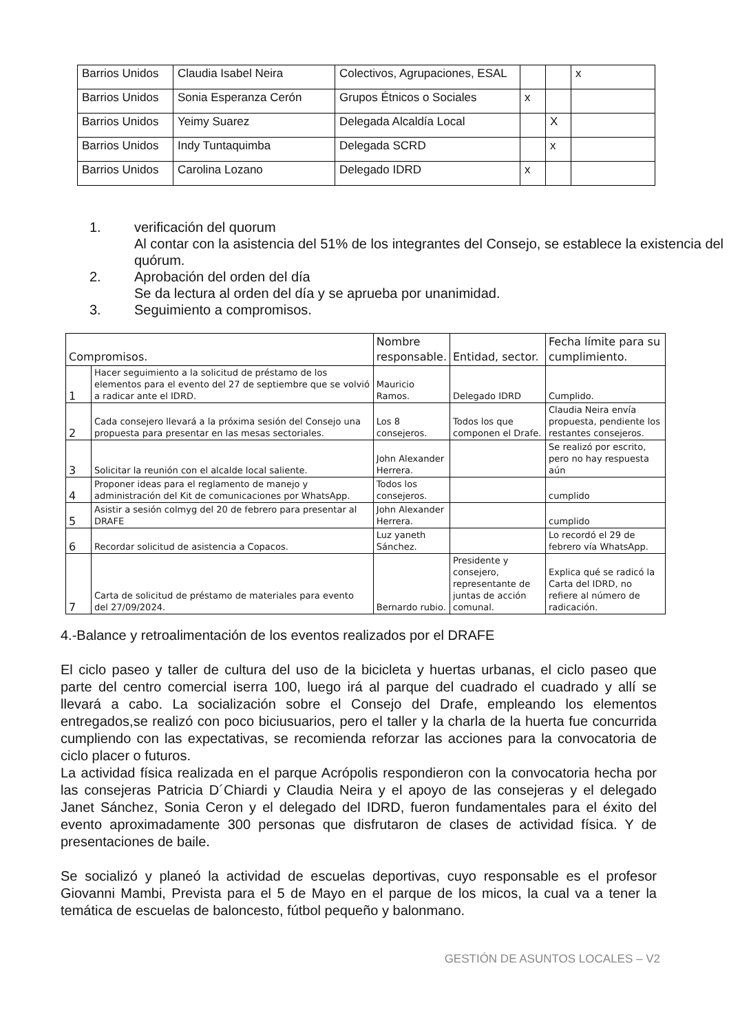| Barrios Unidos | Claudia Isabel Neira | Colectivos, Agrupaciones, ESAL | | | x |
| Barrios Unidos | Sonia Esperanza Cerón | Grupos Étnicos o Sociales | x | | |
| Barrios Unidos | Yeimy Suarez | Delegada Alcaldía Local | | X | |
| Barrios Unidos | Indy Tuntaquimba | Delegada SCRD | | x | |
| Barrios Unidos | Carolina Lozano | Delegado IDRD | x | | |
1. verificación del quorum
Al contar con la asistencia del 51% de los integrantes del Consejo, se establece la existencia del quórum.
2. Aprobación del orden del día
Se da lectura al orden del día y se aprueba por unanimidad.
3. Seguimiento a compromisos.
| Compromisos. | | Nombre responsable. | Entidad, sector. | Fecha límite para su cumplimiento. |
| --- | --- | --- | --- | --- |
| 1 | Hacer seguimiento a la solicitud de préstamo de los elementos para el evento del 27 de septiembre que se volvió a radicar ante el IDRD. | Mauricio Ramos. | Delegado IDRD | Cumplido. |
| 2 | Cada consejero llevará a la próxima sesión del Consejo una propuesta para presentar en las mesas sectoriales. | Los 8 consejeros. | Todos los que componen el Drafe. | Claudia Neira envía propuesta, pendiente los restantes consejeros. |
| 3 | Solicitar la reunión con el alcalde local saliente. | John Alexander Herrera. | | Se realizó por escrito, pero no hay respuesta aún |
| 4 | Proponer ideas para el reglamento de manejo y administración del Kit de comunicaciones por WhatsApp. | Todos los consejeros. | | cumplido |
| 5 | Asistir a sesión colmyg del 20 de febrero para presentar al DRAFE | John Alexander Herrera. | | cumplido |
| 6 | Recordar solicitud de asistencia a Copacos. | Luz yaneth Sánchez. | | Lo recordó el 29 de febrero vía WhatsApp. |
| 7 | Carta de solicitud de préstamo de materiales para evento del 27/09/2024. | Bernardo rubio. | Presidente y consejero, representante de juntas de acción comunal. | Explica qué se radicó la Carta del IDRD, no refiere al número de radicación. |
4.-Balance y retroalimentación de los eventos realizados por el DRAFE
El ciclo paseo y taller de cultura del uso de la bicicleta y huertas urbanas, el ciclo paseo que parte del centro comercial iserra 100, luego irá al parque del cuadrado el cuadrado y allí se llevará a cabo. La socialización sobre el Consejo del Drafe, empleando los elementos entregados,se realizó con poco biciusuarios, pero el taller y la charla de la huerta fue concurrida cumpliendo con las expectativas, se recomienda reforzar las acciones para la convocatoria de ciclo placer o futuros.
La actividad física realizada en el parque Acrópolis respondieron con la convocatoria hecha por las consejeras Patricia D´Chiardi y Claudia Neira y el apoyo de las consejeras y el delegado Janet Sánchez, Sonia Ceron y el delegado del IDRD, fueron fundamentales para el éxito del evento aproximadamente 300 personas que disfrutaron de clases de actividad física. Y de presentaciones de baile.
Se socializó y planeó la actividad de escuelas deportivas, cuyo responsable es el profesor Giovanni Mambi, Prevista para el 5 de Mayo en el parque de los micos, la cual va a tener la temática de escuelas de baloncesto, fútbol pequeño y balonmano.
GESTIÓN DE ASUNTOS LOCALES – V2